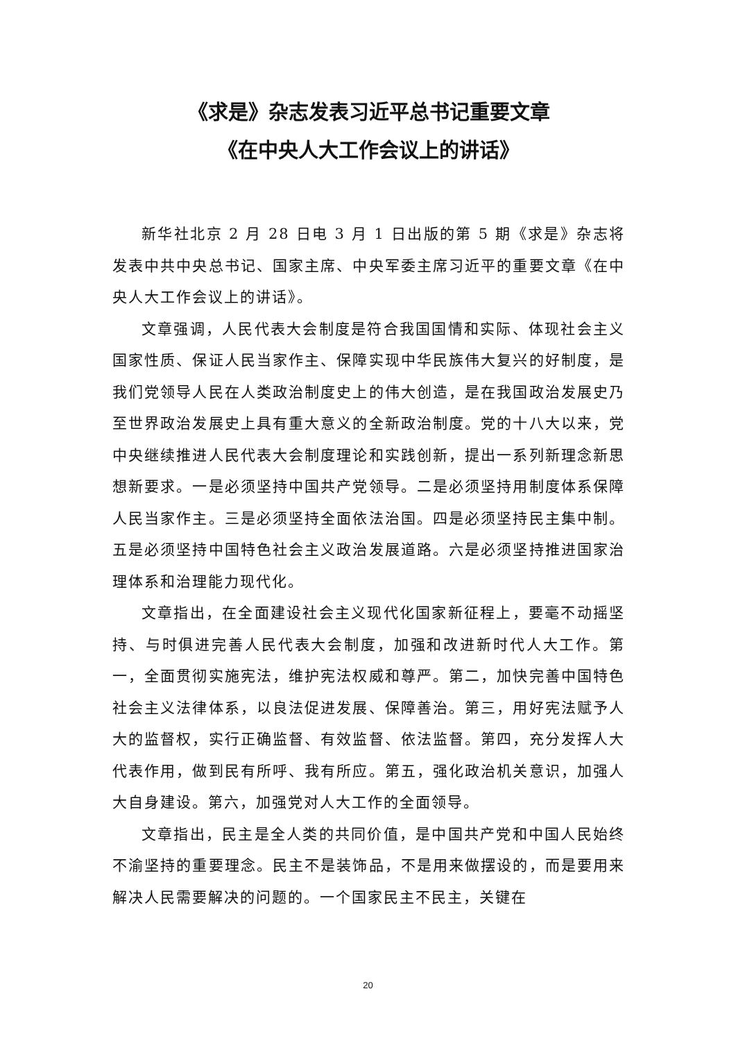《求是》杂志发表习近平总书记重要文章
《在中央人大工作会议上的讲话》
新华社北京 2 月 28 日电 3 月 1 日出版的第 5 期《求是》杂志将发表中共中央总书记、国家主席、中央军委主席习近平的重要文章《在中央人大工作会议上的讲话》。
文章强调，人民代表大会制度是符合我国国情和实际、体现社会主义国家性质、保证人民当家作主、保障实现中华民族伟大复兴的好制度，是我们党领导人民在人类政治制度史上的伟大创造，是在我国政治发展史乃至世界政治发展史上具有重大意义的全新政治制度。党的十八大以来，党中央继续推进人民代表大会制度理论和实践创新，提出一系列新理念新思想新要求。一是必须坚持中国共产党领导。二是必须坚持用制度体系保障人民当家作主。三是必须坚持全面依法治国。四是必须坚持民主集中制。五是必须坚持中国特色社会主义政治发展道路。六是必须坚持推进国家治理体系和治理能力现代化。
文章指出，在全面建设社会主义现代化国家新征程上，要毫不动摇坚持、与时俱进完善人民代表大会制度，加强和改进新时代人大工作。第一，全面贯彻实施宪法，维护宪法权威和尊严。第二，加快完善中国特色社会主义法律体系，以良法促进发展、保障善治。第三，用好宪法赋予人大的监督权，实行正确监督、有效监督、依法监督。第四，充分发挥人大代表作用，做到民有所呼、我有所应。第五，强化政治机关意识，加强人大自身建设。第六，加强党对人大工作的全面领导。
文章指出，民主是全人类的共同价值，是中国共产党和中国人民始终不渝坚持的重要理念。民主不是装饰品，不是用来做摆设的，而是要用来解决人民需要解决的问题的。一个国家民主不民主，关键在
20